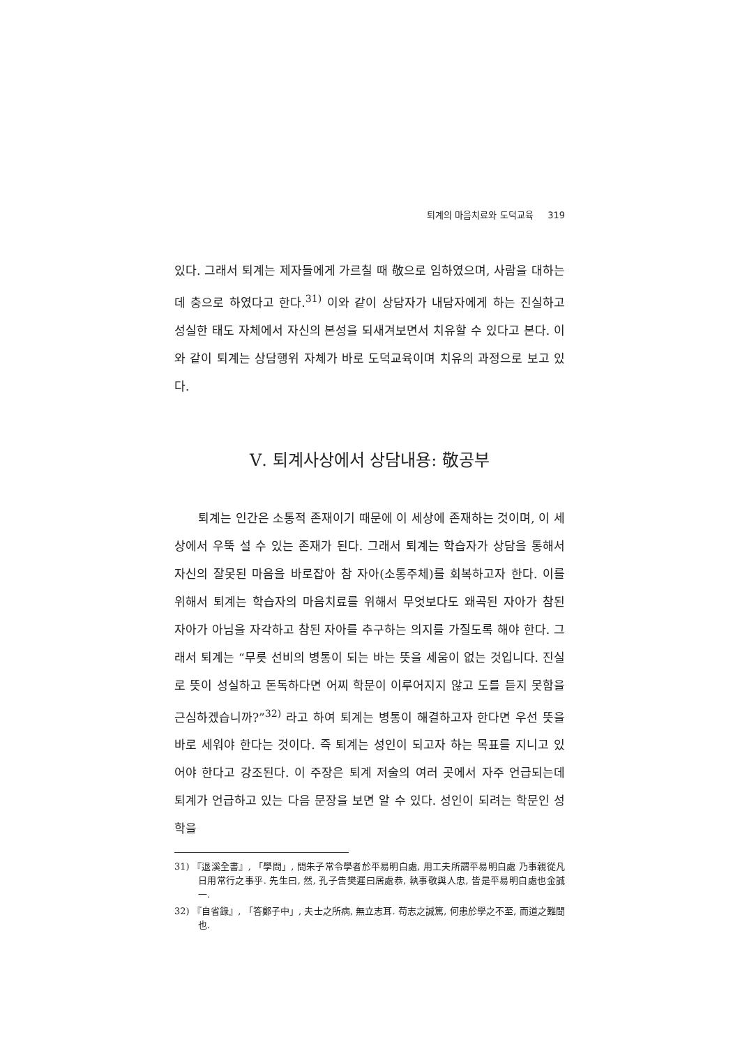퇴계의 마음치료와 도덕교육 319
있다. 그래서 퇴계는 제자들에게 가르칠 때 敬으로 임하였으며, 사람을 대하는데 충으로 하였다고 한다.<sup>31)</sup> 이와 같이 상담자가 내담자에게 하는 진실하고 성실한 태도 자체에서 자신의 본성을 되새겨보면서 치유할 수 있다고 본다. 이와 같이 퇴계는 상담행위 자체가 바로 도덕교육이며 치유의 과정으로 보고 있다.
Ⅴ. 퇴계사상에서 상담내용: 敬공부
퇴계는 인간은 소통적 존재이기 때문에 이 세상에 존재하는 것이며, 이 세상에서 우뚝 설 수 있는 존재가 된다. 그래서 퇴계는 학습자가 상담을 통해서 자신의 잘못된 마음을 바로잡아 참 자아(소통주체)를 회복하고자 한다. 이를 위해서 퇴계는 학습자의 마음치료를 위해서 무엇보다도 왜곡된 자아가 참된 자아가 아님을 자각하고 참된 자아를 추구하는 의지를 가질도록 해야 한다. 그래서 퇴계는 “무릇 선비의 병통이 되는 바는 뜻을 세움이 없는 것입니다. 진실로 뜻이 성실하고 돈독하다면 어찌 학문이 이루어지지 않고 도를 듣지 못함을 근심하겠습니까?”<sup>32)</sup> 라고 하여 퇴계는 병통이 해결하고자 한다면 우선 뜻을 바로 세워야 한다는 것이다. 즉 퇴계는 성인이 되고자 하는 목표를 지니고 있어야 한다고 강조된다. 이 주장은 퇴계 저술의 여러 곳에서 자주 언급되는데 퇴계가 언급하고 있는 다음 문장을 보면 알 수 있다. 성인이 되려는 학문인 성학을
31) 『退溪全書』, 「學問」, 問朱子常令學者於平易明白處, 用工夫所謂平易明白處 乃事親從凡日用常行之事乎. 先生曰, 然, 孔子告樊遲曰居處恭, 執事敬與人忠, 皆是平易明白處也金誠一.
32) 『自省錄』, 「答鄭子中」, 夫士之所病, 無立志耳. 苟志之誠篤, 何患於學之不至, 而道之難聞也.